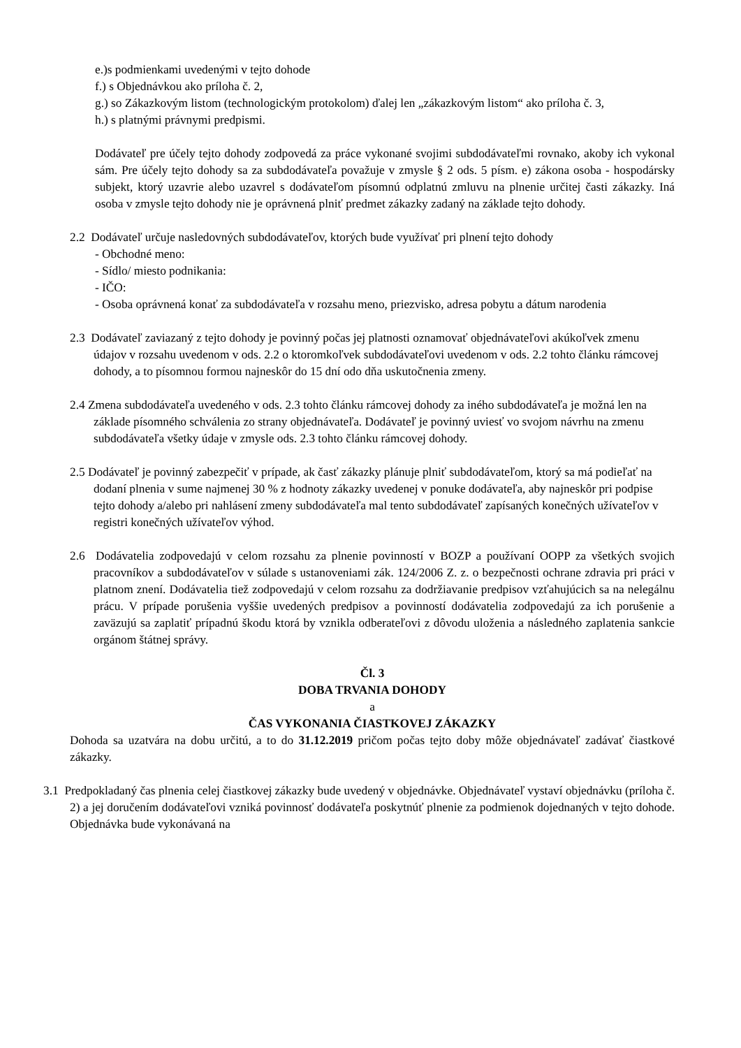e.)s podmienkami uvedenými v tejto dohode
f.) s Objednávkou ako príloha č. 2,
g.) so Zákazkovým listom (technologickým protokolom) ďalej len „zákazkovým listom“ ako príloha č. 3,
h.) s platnými právnymi predpismi.
Dodávateľ pre účely tejto dohody zodpovedá za práce vykonané svojimi subdodávateľmi rovnako, akoby ich vykonal sám. Pre účely tejto dohody sa za subdodávateľa považuje v zmysle § 2 ods. 5 písm. e) zákona osoba - hospodársky subjekt, ktorý uzavrie alebo uzavrel s dodávateľom písomnú odplatnú zmluvu na plnenie určitej časti zákazky. Iná osoba v zmysle tejto dohody nie je oprávnená plniť predmet zákazky zadaný na základe tejto dohody.
2.2 Dodávateľ určuje nasledovných subdodávateľov, ktorých bude využívať pri plnení tejto dohody
- Obchodné meno:
- Sídlo/ miesto podnikania:
- IČO:
- Osoba oprávnená konať za subdodávateľa v rozsahu meno, priezvisko, adresa pobytu a dátum narodenia
2.3 Dodávateľ zaviazaný z tejto dohody je povinný počas jej platnosti oznamovať objednávateľovi akúkoľvek zmenu údajov v rozsahu uvedenom v ods. 2.2 o ktoromkoľvek subdodávateľovi uvedenom v ods. 2.2 tohto článku rámcovej dohody, a to písomnou formou najneskôr do 15 dní odo dňa uskutočnenia zmeny.
2.4 Zmena subdodávateľa uvedeného v ods. 2.3 tohto článku rámcovej dohody za iného subdodávateľa je možná len na základe písomného schválenia zo strany objednávateľa. Dodávateľ je povinný uviesť vo svojom návrhu na zmenu subdodávateľa všetky údaje v zmysle ods. 2.3 tohto článku rámcovej dohody.
2.5 Dodávateľ je povinný zabezpečiť v prípade, ak časť zákazky plánuje plniť subdodávateľom, ktorý sa má podieľať na dodaní plnenia v sume najmenej 30 % z hodnoty zákazky uvedenej v ponuke dodávateľa, aby najneskôr pri podpise tejto dohody a/alebo pri nahlásení zmeny subdodávateľa mal tento subdodávateľ zapísaných konečných užívateľov v registri konečných užívateľov výhod.
2.6 Dodávatelia zodpovedajú v celom rozsahu za plnenie povinností v BOZP a používaní OOPP za všetkých svojich pracovníkov a subdodávateľov v súlade s ustanoveniami zák. 124/2006 Z. z. o bezpečnosti ochrane zdravia pri práci v platnom znení. Dodávatelia tiež zodpovedajú v celom rozsahu za dodržiavanie predpisov vzťahujúcich sa na nelegálnu prácu. V prípade porušenia vyššie uvedených predpisov a povinností dodávatelia zodpovedajú za ich porušenie a zaväzujú sa zaplatiť prípadnú škodu ktorá by vznikla odberateľovi z dôvodu uloženia a následného zaplatenia sankcie orgánom štátnej správy.
Čl. 3
DOBA TRVANIA DOHODY
a
ČAS VYKONANIA ČIASTKOVEJ ZÁKAZKY
Dohoda sa uzatvára na dobu určitú, a to do 31.12.2019 pričom počas tejto doby môže objednávateľ zadávať čiastkové zákazky.
3.1 Predpokladaný čas plnenia celej čiastkovej zákazky bude uvedený v objednávke. Objednávateľ vystaví objednávku (príloha č. 2) a jej doručením dodávateľovi vzniká povinnosť dodávateľa poskytnúť plnenie za podmienok dojednaných v tejto dohode. Objednávka bude vykonávaná na